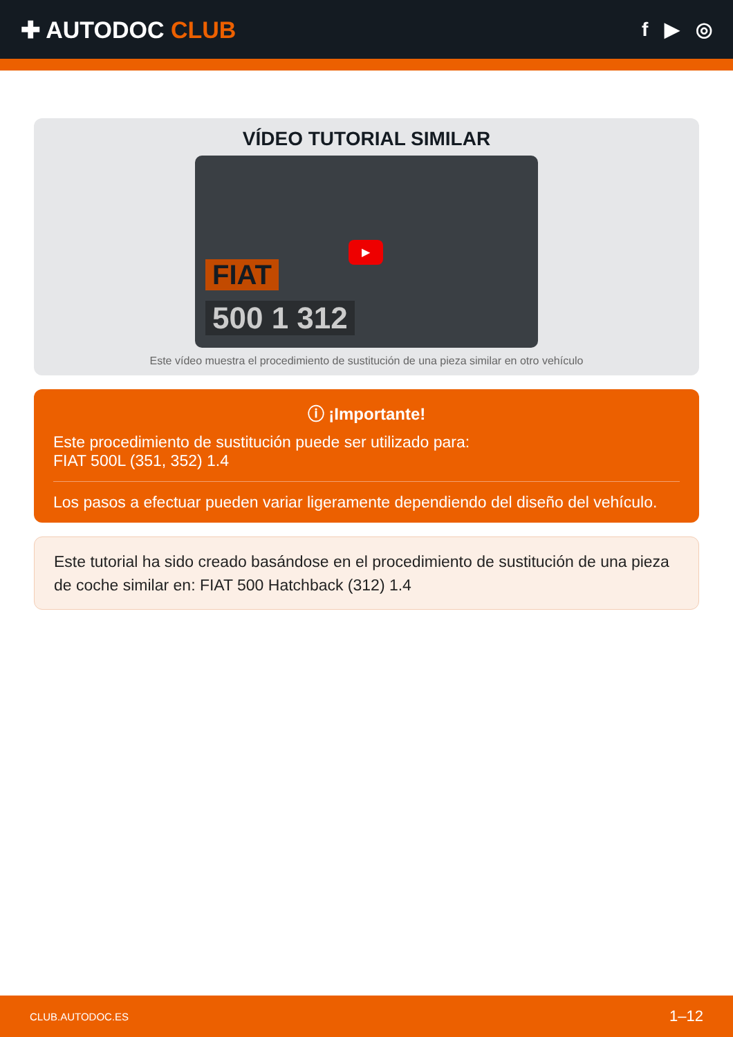✚ AUTODOC CLUB
f ▶ ◎
VÍDEO TUTORIAL SIMILAR
FIAT
500 1 312
▶
Este vídeo muestra el procedimiento de sustitución de una pieza similar en otro vehículo
ⓘ ¡Importante!
Este procedimiento de sustitución puede ser utilizado para:
FIAT 500L (351, 352) 1.4
Los pasos a efectuar pueden variar ligeramente dependiendo del diseño del vehículo.
Este tutorial ha sido creado basándose en el procedimiento de sustitución de una pieza de coche similar en: FIAT 500 Hatchback (312) 1.4
CLUB.AUTODOC.ES 1–12